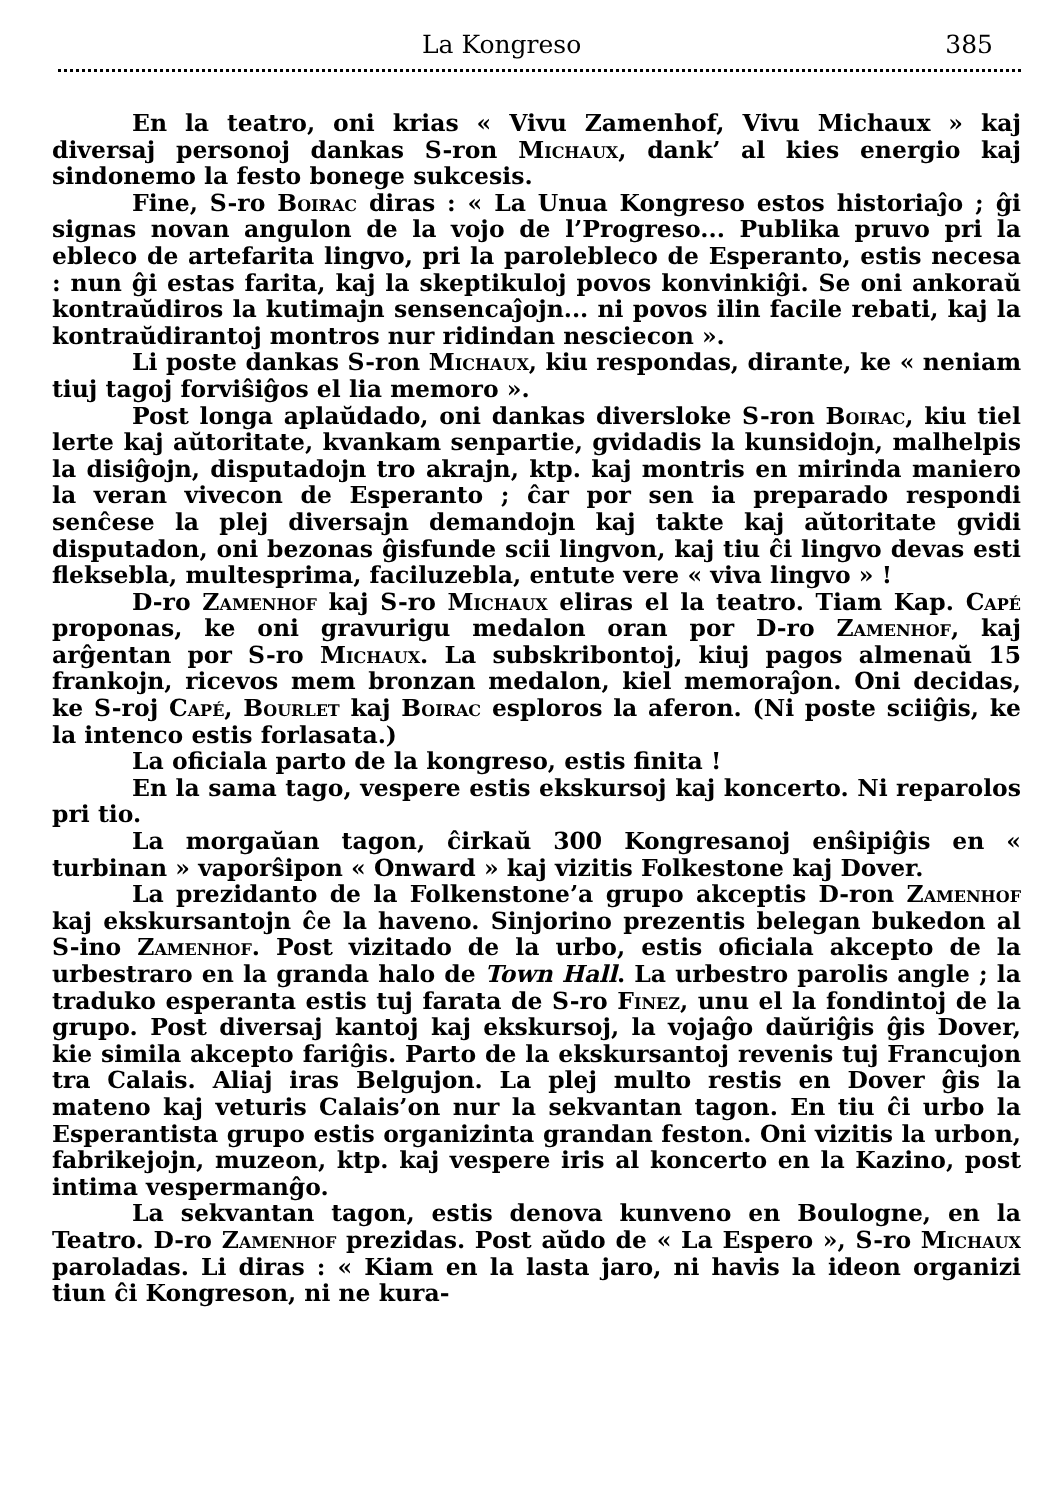La Kongreso 385
En la teatro, oni krias « Vivu Zamenhof, Vivu Michaux » kaj diversaj personoj dankas S-ron Michaux, dank’ al kies energio kaj sindonemo la festo bonege sukcesis.
Fine, S-ro Boirac diras : « La Unua Kongreso estos historiaĵo ; ĝi signas novan angulon de la vojo de l’Progreso... Publika pruvo pri la ebleco de artefarita lingvo, pri la parolebleco de Esperanto, estis necesa : nun ĝi estas farita, kaj la skeptikuloj povos konvinkiĝi. Se oni ankoraŭ kontraŭdiros la kutimajn sensencaĵojn... ni povos ilin facile rebati, kaj la kontraŭdirantoj montros nur ridindan nesciecon ».
Li poste dankas S-ron Michaux, kiu respondas, dirante, ke « neniam tiuj tagoj forviŝiĝos el lia memoro ».
Post longa aplaŭdado, oni dankas diversloke S-ron Boirac, kiu tiel lerte kaj aŭtoritate, kvankam senpartie, gvidadis la kunsidojn, malhelpis la disiĝojn, disputadojn tro akrajn, ktp. kaj montris en mirinda maniero la veran vivecon de Esperanto ; ĉar por sen ia preparado respondi senĉese la plej diversajn demandojn kaj takte kaj aŭtoritate gvidi disputadon, oni bezonas ĝisfunde scii lingvon, kaj tiu ĉi lingvo devas esti fleksebla, multesprima, faciluzebla, entute vere « viva lingvo » !
D-ro Zamenhof kaj S-ro Michaux eliras el la teatro. Tiam Kap. Capé proponas, ke oni gravurigu medalon oran por D-ro Zamenhof, kaj arĝentan por S-ro Michaux. La subskribontoj, kiuj pagos almenaŭ 15 frankojn, ricevos mem bronzan medalon, kiel memoraĵon. Oni decidas, ke S-roj Capé, Bourlet kaj Boirac esploros la aferon. (Ni poste sciiĝis, ke la intenco estis forlasata.)
La oficiala parto de la kongreso, estis finita !
En la sama tago, vespere estis ekskursoj kaj koncerto. Ni reparolos pri tio.
La morgaŭan tagon, ĉirkaŭ 300 Kongresanoj enŝipiĝis en « turbinan » vaporŝipon « Onward » kaj vizitis Folkestone kaj Dover.
La prezidanto de la Folkenstone’a grupo akceptis D-ron Zamenhof kaj ekskursantojn ĉe la haveno. Sinjorino prezentis belegan bukedon al S-ino Zamenhof. Post vizitado de la urbo, estis oficiala akcepto de la urbestraro en la granda halo de Town Hall. La urbestro parolis angle ; la traduko esperanta estis tuj farata de S-ro Finez, unu el la fondintoj de la grupo. Post diversaj kantoj kaj ekskursoj, la vojaĝo daŭriĝis ĝis Dover, kie simila akcepto fariĝis. Parto de la ekskursantoj revenis tuj Francujon tra Calais. Aliaj iras Belgujon. La plej multo restis en Dover ĝis la mateno kaj veturis Calais’on nur la sekvantan tagon. En tiu ĉi urbo la Esperantista grupo estis organizinta grandan feston. Oni vizitis la urbon, fabrikejojn, muzeon, ktp. kaj vespere iris al koncerto en la Kazino, post intima vespermanĝo.
La sekvantan tagon, estis denova kunveno en Boulogne, en la Teatro. D-ro Zamenhof prezidas. Post aŭdo de « La Espero », S-ro Michaux paroladas. Li diras : « Kiam en la lasta jaro, ni havis la ideon organizi tiun ĉi Kongreson, ni ne kura-